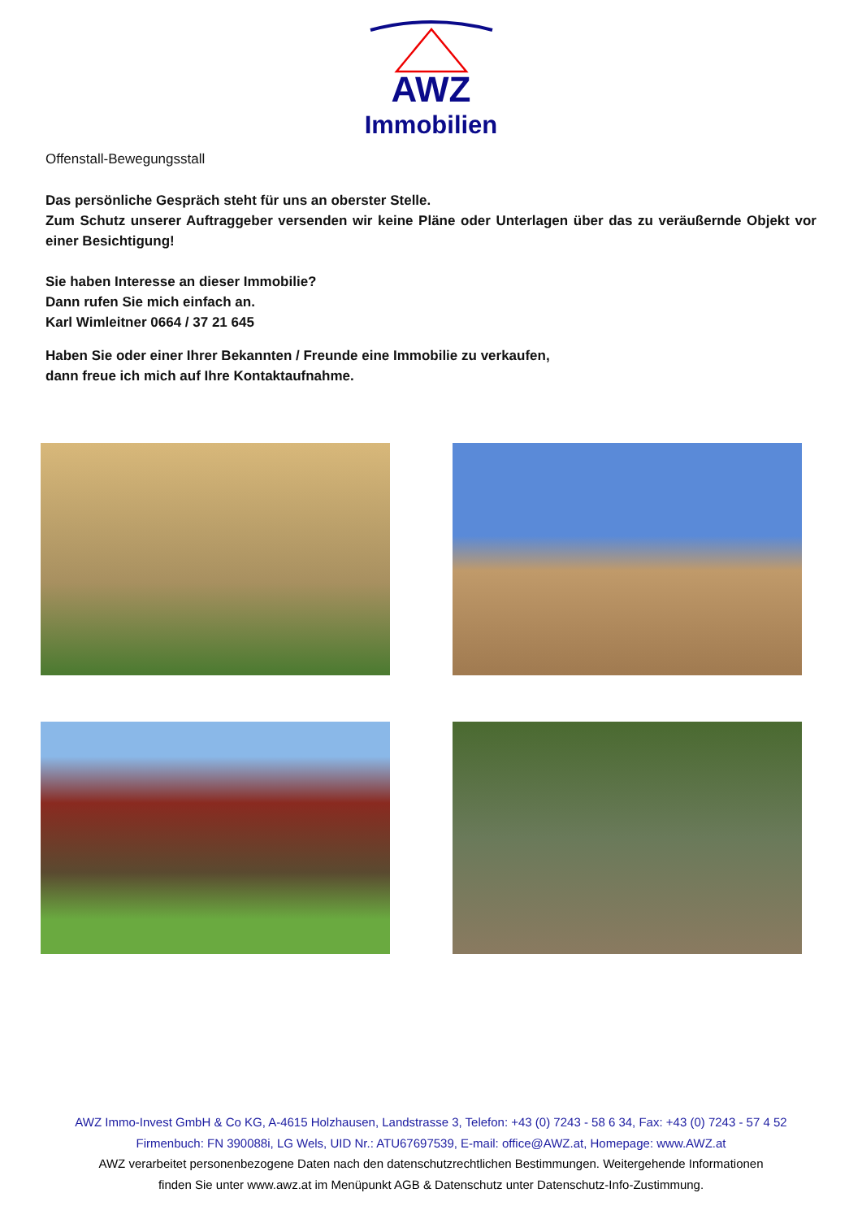AWZ
Immobilien
Offenstall-Bewegungsstall
Das persönliche Gespräch steht für uns an oberster Stelle.
Zum Schutz unserer Auftraggeber versenden wir keine Pläne oder Unterlagen über das zu veräußernde Objekt vor einer Besichtigung!
Sie haben Interesse an dieser Immobilie?
Dann rufen Sie mich einfach an.
Karl Wimleitner 0664 / 37 21 645
Haben Sie oder einer Ihrer Bekannten / Freunde eine Immobilie zu verkaufen,
dann freue ich mich auf Ihre Kontaktaufnahme.
AWZ Immo-Invest GmbH & Co KG, A-4615 Holzhausen, Landstrasse 3, Telefon: +43 (0) 7243 - 58 6 34, Fax: +43 (0) 7243 - 57 4 52
Firmenbuch: FN 390088i, LG Wels, UID Nr.: ATU67697539, E-mail: office@AWZ.at, Homepage: www.AWZ.at
AWZ verarbeitet personenbezogene Daten nach den datenschutzrechtlichen Bestimmungen. Weitergehende Informationen
finden Sie unter www.awz.at im Menüpunkt AGB & Datenschutz unter Datenschutz-Info-Zustimmung.